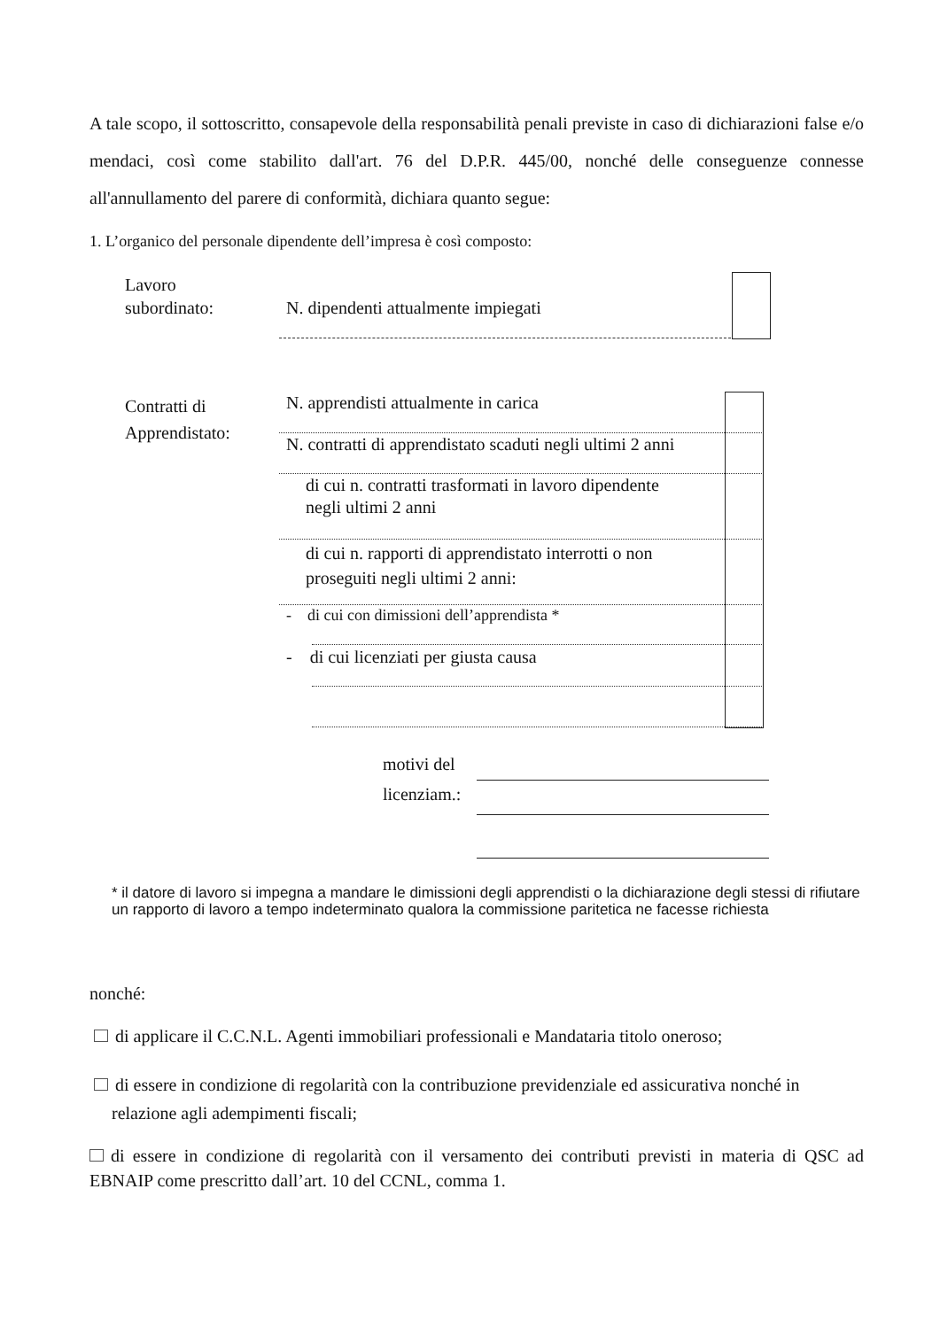A tale scopo, il sottoscritto, consapevole della responsabilità penali previste in caso di dichiarazioni false e/o mendaci, così come stabilito dall'art. 76 del D.P.R. 445/00, nonché delle conseguenze connesse all'annullamento del parere di conformità, dichiara quanto segue:
1. L’organico del personale dipendente dell’impresa è così composto:
Lavoro
subordinato:
N. dipendenti attualmente impiegati
Contratti di
Apprendistato:
N. apprendisti attualmente in carica
N. contratti di apprendistato scaduti negli ultimi 2 anni
di cui n. contratti trasformati in lavoro dipendente
negli ultimi 2 anni
di cui n. rapporti di apprendistato interrotti o non
proseguiti negli ultimi 2 anni:
- di cui con dimissioni dell’apprendista *
- di cui licenziati per giusta causa
motivi del
licenziam.:
* il datore di lavoro si impegna a mandare le dimissioni degli apprendisti o la dichiarazione degli stessi di rifiutare un rapporto di lavoro a tempo indeterminato qualora la commissione paritetica ne facesse richiesta
nonché:
di applicare il C.C.N.L. Agenti immobiliari professionali e Mandataria titolo oneroso;
di essere in condizione di regolarità con la contribuzione previdenziale ed assicurativa nonché in
relazione agli adempimenti fiscali;
di essere in condizione di regolarità con il versamento dei contributi previsti in materia di QSC ad EBNAIP come prescritto dall’art. 10 del CCNL, comma 1.